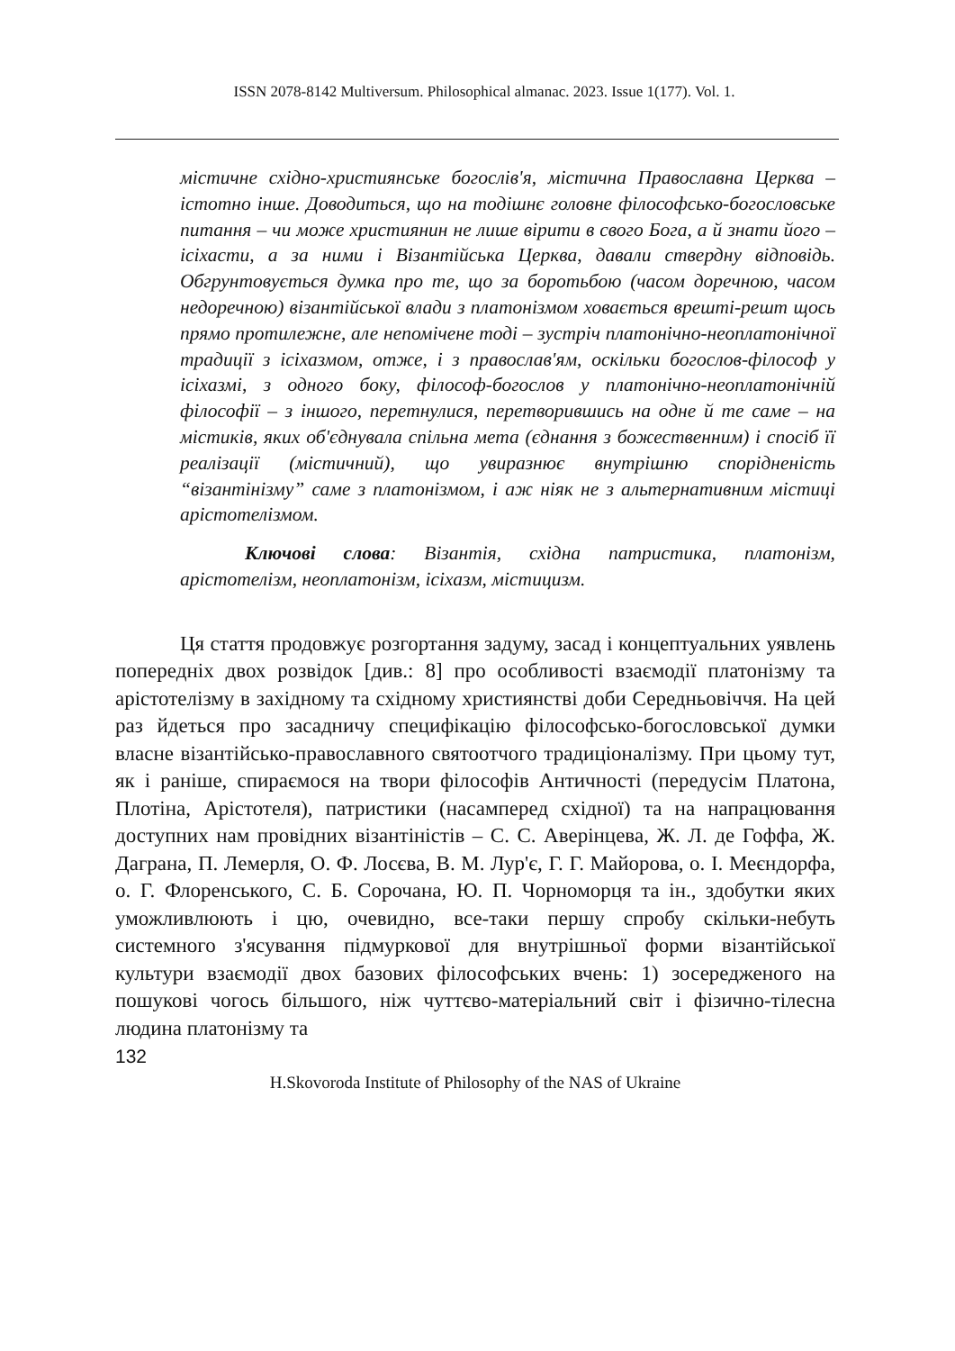ISSN 2078-8142 Multiversum. Philosophical almanac. 2023. Issue 1(177). Vol. 1.
містичне східно-християнське богослів'я, містична Православна Церква – істотно інше. Доводиться, що на тодішнє головне філософсько-богословське питання – чи може християнин не лише вірити в свого Бога, а й знати його – ісіхасти, а за ними і Візантійська Церква, давали ствердну відповідь. Обгрунтовується думка про те, що за боротьбою (часом доречною, часом недоречною) візантійської влади з платонізмом ховається врешті-решт щось прямо протилежне, але непомічене тоді – зустріч платонічно-неоплатонічної традиції з ісіхазмом, отже, і з православ'ям, оскільки богослов-філософ у ісіхазмі, з одного боку, філософ-богослов у платонічно-неоплатонічній філософії – з іншого, перетнулися, перетворившись на одне й те саме – на містиків, яких об'єднувала спільна мета (єднання з божественним) і спосіб її реалізації (містичний), що увиразнює внутрішню спорідненість “візантінізму” саме з платонізмом, і аж ніяк не з альтернативним містиці арістотелізмом.
Ключові слова: Візантія, східна патристика, платонізм, арістотелізм, неоплатонізм, ісіхазм, містицизм.
Ця стаття продовжує розгортання задуму, засад і концептуальних уявлень попередніх двох розвідок [див.: 8] про особливості взаємодії платонізму та арістотелізму в західному та східному християнстві доби Середньовіччя. На цей раз йдеться про засадничу специфікацію філософсько-богословської думки власне візантійсько-православного святоотчого традиціоналізму. При цьому тут, як і раніше, спираємося на твори філософів Античності (передусім Платона, Плотіна, Арістотеля), патристики (насамперед східної) та на напрацювання доступних нам провідних візантіністів – С. С. Аверінцева, Ж. Л. де Гоффа, Ж. Даграна, П. Лемерля, О. Ф. Лосєва, В. М. Лур'є, Г. Г. Майорова, о. І. Меєндорфа, о. Г. Флоренського, С. Б. Сорочана, Ю. П. Чорноморця та ін., здобутки яких уможливлюють і цю, очевидно, все-таки першу спробу скільки-небуть системного з'ясування підмуркової для внутрішньої форми візантійської культури взаємодії двох базових філософських вчень: 1) зосередженого на пошукові чогось більшого, ніж чуттєво-матеріальний світ і фізично-тілесна людина платонізму та
132
H.Skovoroda Institute of Philosophy of the NAS of Ukraine